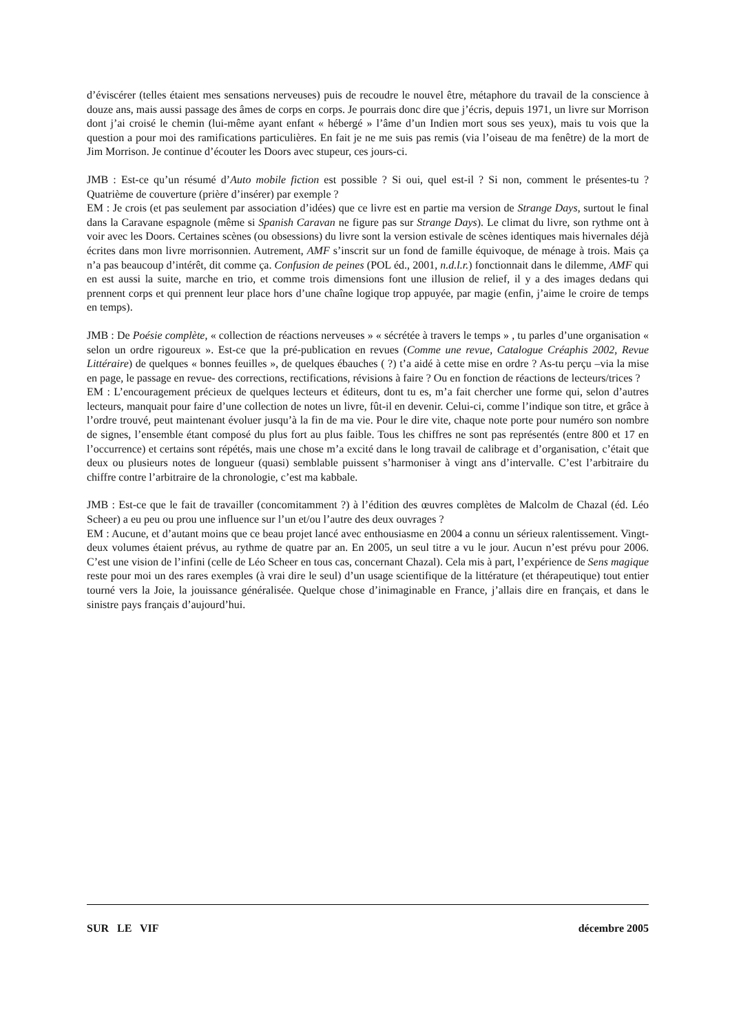d’éviscérer (telles étaient mes sensations nerveuses) puis de recoudre le nouvel être, métaphore du travail de la conscience à douze ans, mais aussi passage des âmes de corps en corps. Je pourrais donc dire que j’écris, depuis 1971, un livre sur Morrison dont j’ai croisé le chemin (lui-même ayant enfant « hébergé » l’âme d’un Indien mort sous ses yeux), mais tu vois que la question a pour moi des ramifications particulières. En fait je ne me suis pas remis (via l’oiseau de ma fenêtre) de la mort de Jim Morrison. Je continue d’écouter les Doors avec stupeur, ces jours-ci.
JMB : Est-ce qu’un résumé d’Auto mobile fiction est possible ? Si oui, quel est-il ? Si non, comment le présentes-tu ? Quatrième de couverture (prière d’insérer) par exemple ?
EM : Je crois (et pas seulement par association d’idées) que ce livre est en partie ma version de Strange Days, surtout le final dans la Caravane espagnole (même si Spanish Caravan ne figure pas sur Strange Days). Le climat du livre, son rythme ont à voir avec les Doors. Certaines scènes (ou obsessions) du livre sont la version estivale de scènes identiques mais hivernales déjà écrites dans mon livre morrisonnien. Autrement, AMF s’inscrit sur un fond de famille équivoque, de ménage à trois. Mais ça n’a pas beaucoup d’intérêt, dit comme ça. Confusion de peines (POL éd., 2001, n.d.l.r.) fonctionnait dans le dilemme, AMF qui en est aussi la suite, marche en trio, et comme trois dimensions font une illusion de relief, il y a des images dedans qui prennent corps et qui prennent leur place hors d’une chaîne logique trop appuyée, par magie (enfin, j’aime le croire de temps en temps).
JMB : De Poésie complète, « collection de réactions nerveuses » « sécrétée à travers le temps » , tu parles d’une organisation « selon un ordre rigoureux ». Est-ce que la pré-publication en revues (Comme une revue, Catalogue Créaphis 2002, Revue Littéraire) de quelques « bonnes feuilles », de quelques ébauches ( ?) t’a aidé à cette mise en ordre ? As-tu perçu –via la mise en page, le passage en revue- des corrections, rectifications, révisions à faire ? Ou en fonction de réactions de lecteurs/trices ?
EM : L’encouragement précieux de quelques lecteurs et éditeurs, dont tu es, m’a fait chercher une forme qui, selon d’autres lecteurs, manquait pour faire d’une collection de notes un livre, fût-il en devenir. Celui-ci, comme l’indique son titre, et grâce à l’ordre trouvé, peut maintenant évoluer jusqu’à la fin de ma vie. Pour le dire vite, chaque note porte pour numéro son nombre de signes, l’ensemble étant composé du plus fort au plus faible. Tous les chiffres ne sont pas représentés (entre 800 et 17 en l’occurrence) et certains sont répétés, mais une chose m’a excité dans le long travail de calibrage et d’organisation, c’était que deux ou plusieurs notes de longueur (quasi) semblable puissent s’harmoniser à vingt ans d’intervalle. C’est l’arbitraire du chiffre contre l’arbitraire de la chronologie, c’est ma kabbale.
JMB : Est-ce que le fait de travailler (concomitamment ?) à l’édition des œuvres complètes de Malcolm de Chazal (éd. Léo Scheer) a eu peu ou prou une influence sur l’un et/ou l’autre des deux ouvrages ?
EM : Aucune, et d’autant moins que ce beau projet lancé avec enthousiasme en 2004 a connu un sérieux ralentissement. Vingt-deux volumes étaient prévus, au rythme de quatre par an. En 2005, un seul titre a vu le jour. Aucun n’est prévu pour 2006. C’est une vision de l’infini (celle de Léo Scheer en tous cas, concernant Chazal). Cela mis à part, l’expérience de Sens magique reste pour moi un des rares exemples (à vrai dire le seul) d’un usage scientifique de la littérature (et thérapeutique) tout entier tourné vers la Joie, la jouissance généralisée. Quelque chose d’inimaginable en France, j’allais dire en français, et dans le sinistre pays français d’aujourd’hui.
SUR LE VIF décembre 2005